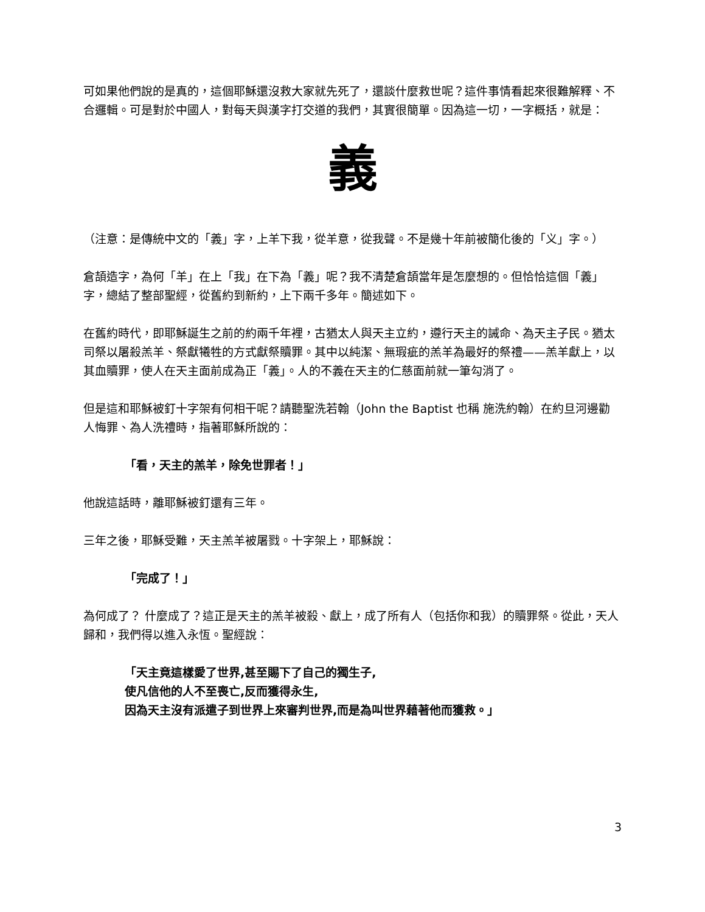可如果他們說的是真的，這個耶穌還沒救大家就先死了，還談什麼救世呢？這件事情看起來很難解釋、不合邏輯。可是對於中國人，對每天與漢字打交道的我們，其實很簡單。因為這一切，一字概括，就是：
義
（注意：是傳統中文的「義」字，上羊下我，從羊意，從我聲。不是幾十年前被簡化後的「义」字。）
倉頡造字，為何「羊」在上「我」在下為「義」呢？我不清楚倉頡當年是怎麼想的。但恰恰這個「義」字，總結了整部聖經，從舊約到新約，上下兩千多年。簡述如下。
在舊約時代，即耶穌誕生之前的約兩千年裡，古猶太人與天主立約，遵行天主的誡命、為天主子民。猶太司祭以屠殺羔羊、祭獻犧牲的方式獻祭贖罪。其中以純潔、無瑕疵的羔羊為最好的祭禮——羔羊獻上，以其血贖罪，使人在天主面前成為正「義」。人的不義在天主的仁慈面前就一筆勾消了。
但是這和耶穌被釘十字架有何相干呢？請聽聖洗若翰（John the Baptist 也稱 施洗約翰）在約旦河邊勸人悔罪、為人洗禮時，指著耶穌所說的：
「看，天主的羔羊，除免世罪者！」
他說這話時，離耶穌被釘還有三年。
三年之後，耶穌受難，天主羔羊被屠戮。十字架上，耶穌說：
「完成了！」
為何成了？ 什麼成了？這正是天主的羔羊被殺、獻上，成了所有人（包括你和我）的贖罪祭。從此，天人歸和，我們得以進入永恆。聖經說：
「天主竟這樣愛了世界,甚至賜下了自己的獨生子,
使凡信他的人不至喪亡,反而獲得永生,
因為天主沒有派遣子到世界上來審判世界,而是為叫世界藉著他而獲救。」
3